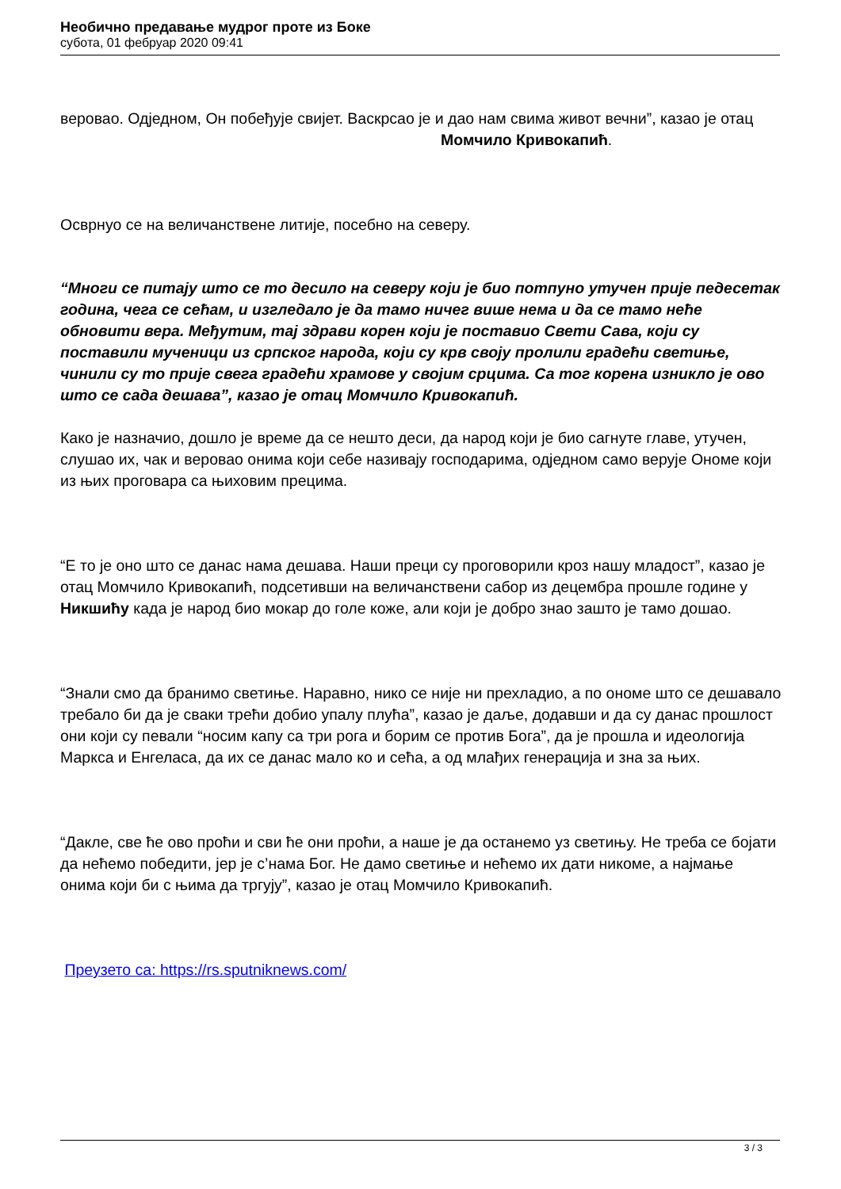Необично предавање мудрог проте из Боке
субота, 01 фебруар 2020 09:41
веровао. Одједном, Он побеђује свијет. Васкрсао је и дао нам свима живот вечни”, казао је отац Момчило Кривокапић.
Осврнуо се на величанствене литије, посебно на северу.
“Многи се питају што се то десило на северу који је био потпуно утучен прије педесетак година, чега се сећам, и изгледало је да тамо ничег више нема и да се тамо неће обновити вера. Међутим, тај здрави корен који је поставио Свети Сава, који су поставили мученици из српског народа, који су крв своју пролили градећи светиње, чинили су то прије свега градећи храмове у својим срцима. Са тог корена изникло је ово што се сада дешава”, казао је отац Момчило Кривокапић.
Како је назначио, дошло је време да се нешто деси, да народ који је био сагнуте главе, утучен, слушао их, чак и веровао онима који себе називају господарима, одједном само верује Ономе који из њих проговара са њиховим прецима.
“Е то је оно што се данас нама дешава. Наши преци су проговорили кроз нашу младост”, казао је отац Момчило Кривокапић, подсетивши на величанствени сабор из децембра прошле године у Никшићу када је народ био мокар до голе коже, али који је добро знао зашто је тамо дошао.
“Знали смо да бранимо светиње. Наравно, нико се није ни прехладио, а по ономе што се дешавало требало би да је сваки трећи добио упалу плућа”, казао је даље, додавши и да су данас прошлост они који су певали “носим капу са три рога и борим се против Бога”, да је прошла и идеологија Маркса и Енгеласа, да их се данас мало ко и сећа, а од млађих генерација и зна за њих.
“Дакле, све ће ово проћи и сви ће они проћи, а наше је да останемо уз светињу. Не треба се бојати да нећемо победити, јер је с’нама Бог. Не дамо светиње и нећемо их дати никоме, а најмање онима који би с њима да тргују”, казао је отац Момчило Кривокапић.
Преузето са: https://rs.sputniknews.com/
3 / 3